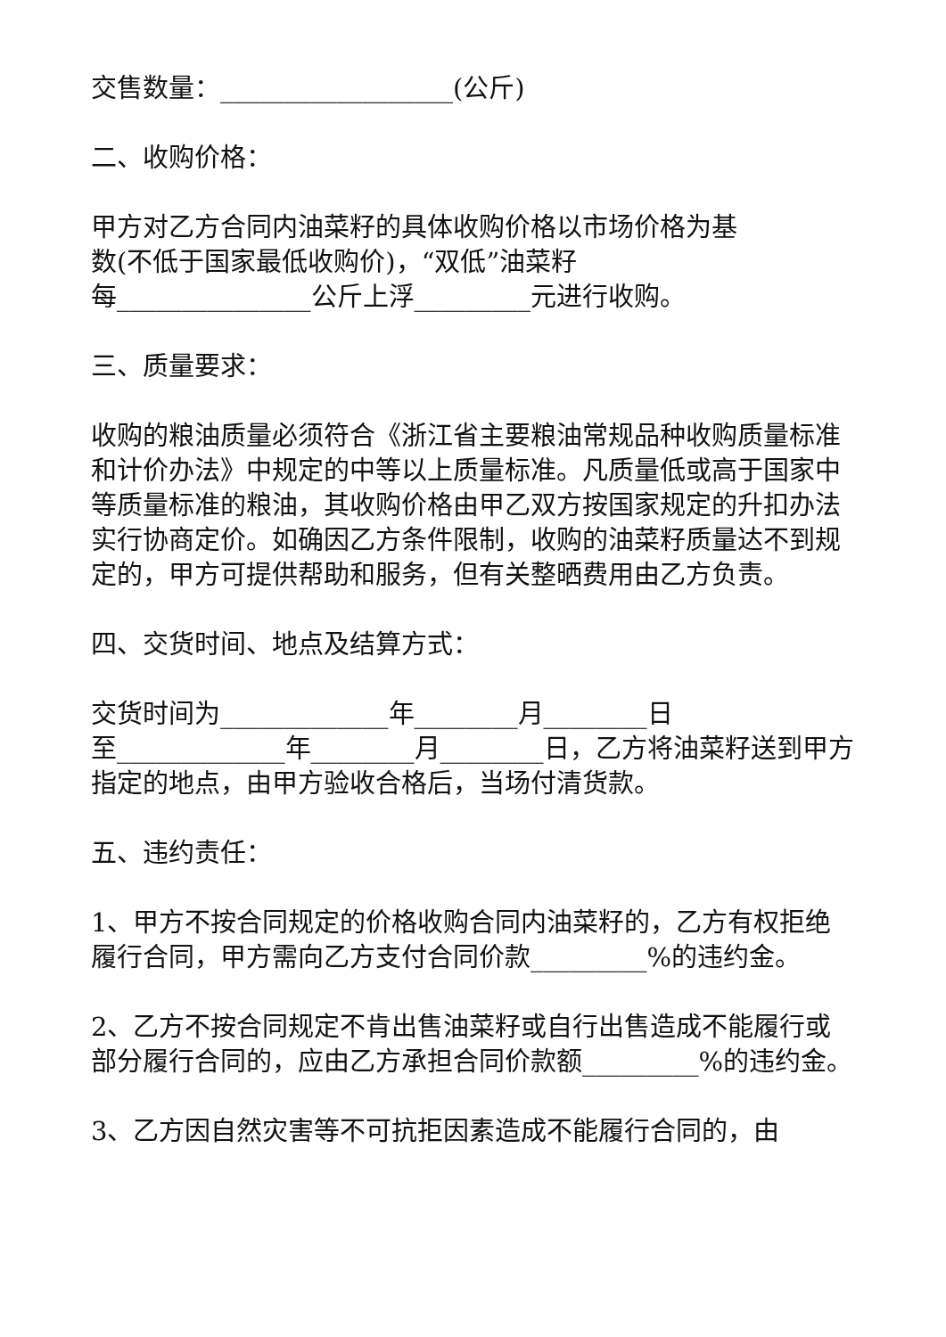交售数量：__________________(公斤)
二、收购价格：
甲方对乙方合同内油菜籽的具体收购价格以市场价格为基
数(不低于国家最低收购价)，“双低”油菜籽
每_______________公斤上浮_________元进行收购。
三、质量要求：
收购的粮油质量必须符合《浙江省主要粮油常规品种收购质量标准和计价办法》中规定的中等以上质量标准。凡质量低或高于国家中等质量标准的粮油，其收购价格由甲乙双方按国家规定的升扣办法实行协商定价。如确因乙方条件限制，收购的油菜籽质量达不到规定的，甲方可提供帮助和服务，但有关整晒费用由乙方负责。
四、交货时间、地点及结算方式：
交货时间为_____________年________月________日
至_____________年________月________日，乙方将油菜籽送到甲方指定的地点，由甲方验收合格后，当场付清货款。
五、违约责任：
1、甲方不按合同规定的价格收购合同内油菜籽的，乙方有权拒绝履行合同，甲方需向乙方支付合同价款_________%的违约金。
2、乙方不按合同规定不肯出售油菜籽或自行出售造成不能履行或部分履行合同的，应由乙方承担合同价款额_________%的违约金。
3、乙方因自然灾害等不可抗拒因素造成不能履行合同的，由